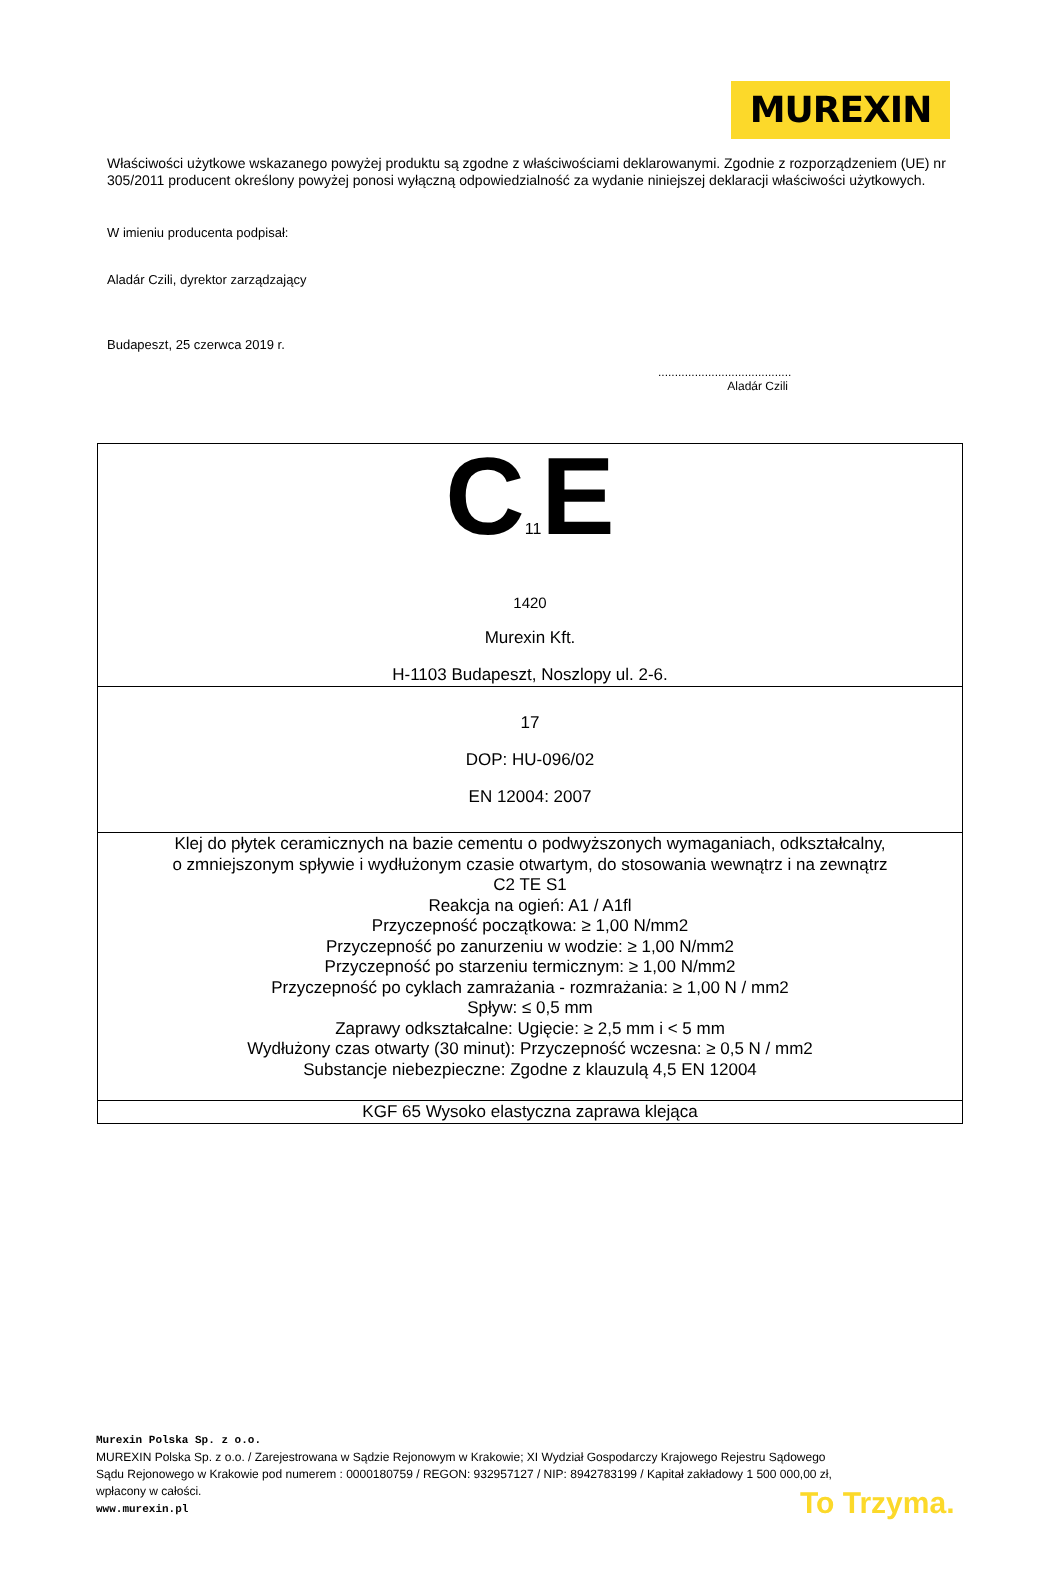MUREXIN
Właściwości użytkowe wskazanego powyżej produktu są zgodne z właściwościami deklarowanymi. Zgodnie z rozporządzeniem (UE) nr 305/2011 producent określony powyżej ponosi wyłączną odpowiedzialność za wydanie niniejszej deklaracji właściwości użytkowych.
W imieniu producenta podpisał:
Aladár Czili, dyrektor zarządzający
Budapeszt, 25 czerwca 2019 r.
........................................
Aladár Czili
| C 11 E 1420 Murexin Kft. H-1103 Budapeszt, Noszlopy ul. 2-6. |
| 17 DOP: HU-096/02 EN 12004: 2007 |
| Klej do płytek ceramicznych na bazie cementu o podwyższonych wymaganiach, odkształcalny, o zmniejszonym spływie i wydłużonym czasie otwartym, do stosowania wewnątrz i na zewnątrz C2 TE S1 Reakcja na ogień: A1 / A1fl Przyczepność początkowa: ≥ 1,00 N/mm2 Przyczepność po zanurzeniu w wodzie: ≥ 1,00 N/mm2 Przyczepność po starzeniu termicznym: ≥ 1,00 N/mm2 Przyczepność po cyklach zamrażania - rozmrażania: ≥ 1,00 N / mm2 Spływ: ≤ 0,5 mm Zaprawy odkształcalne: Ugięcie: ≥ 2,5 mm i < 5 mm Wydłużony czas otwarty (30 minut): Przyczepność wczesna: ≥ 0,5 N / mm2 Substancje niebezpieczne: Zgodne z klauzulą 4,5 EN 12004 |
| KGF 65 Wysoko elastyczna zaprawa klejąca |
Murexin Polska Sp. z o.o.
MUREXIN Polska Sp. z o.o. / Zarejestrowana w Sądzie Rejonowym w Krakowie; XI Wydział Gospodarczy Krajowego Rejestru Sądowego
Sądu Rejonowego w Krakowie pod numerem : 0000180759 / REGON: 932957127 / NIP: 8942783199 / Kapitał zakładowy 1 500 000,00 zł,
wpłacony w całości.
www.murexin.pl
To Trzyma.